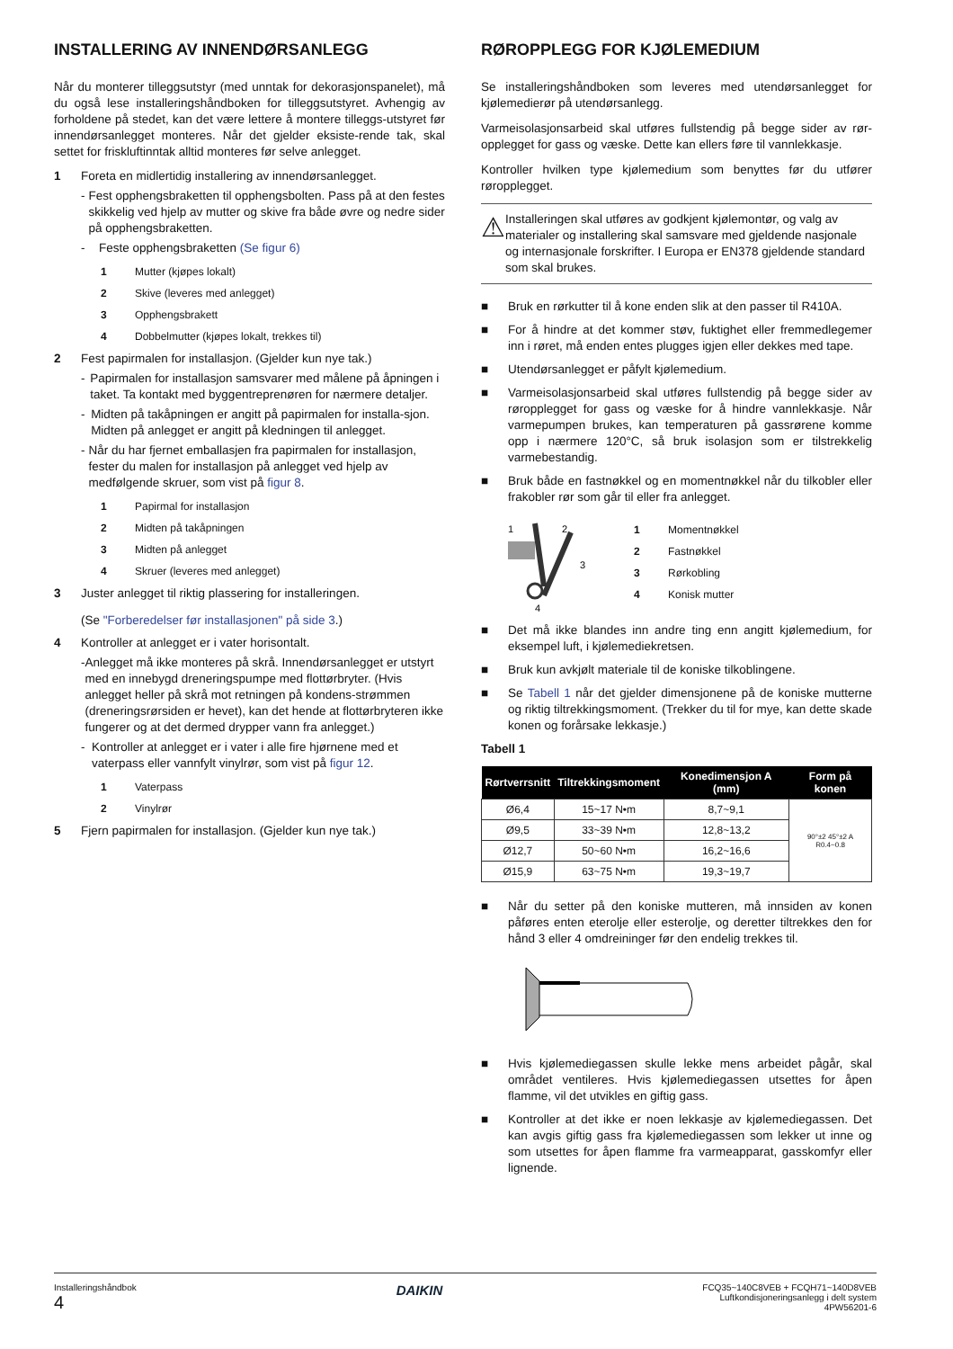INSTALLERING AV INNENDØRSANLEGG
Når du monterer tilleggsutstyr (med unntak for dekorasjonspanelet), må du også lese installeringshåndboken for tilleggsutstyret. Avhengig av forholdene på stedet, kan det være lettere å montere tilleggs-utstyret før innendørsanlegget monteres. Når det gjelder eksiste-rende tak, skal settet for friskluftinntak alltid monteres før selve anlegget.
1 Foreta en midlertidig installering av innendørsanlegget.
- Fest opphengsbraketten til opphengsbolten. Pass på at den festes skikkelig ved hjelp av mutter og skive fra både øvre og nedre sider på opphengsbraketten.
- Feste opphengsbraketten (Se figur 6)
1 Mutter (kjøpes lokalt)
2 Skive (leveres med anlegget)
3 Opphengsbrakett
4 Dobbelmutter (kjøpes lokalt, trekkes til)
2 Fest papirmalen for installasjon. (Gjelder kun nye tak.)
- Papirmalen for installasjon samsvarer med målene på åpningen i taket. Ta kontakt med byggentreprenøren for nærmere detaljer.
- Midten på takåpningen er angitt på papirmalen for installa-sjon. Midten på anlegget er angitt på kledningen til anlegget.
- Når du har fjernet emballasjen fra papirmalen for installasjon, fester du malen for installasjon på anlegget ved hjelp av medfølgende skruer, som vist på figur 8.
1 Papirmal for installasjon
2 Midten på takåpningen
3 Midten på anlegget
4 Skruer (leveres med anlegget)
3 Juster anlegget til riktig plassering for installeringen.
(Se "Forberedelser før installasjonen" på side 3.)
4 Kontroller at anlegget er i vater horisontalt.
- Anlegget må ikke monteres på skrå. Innendørsanlegget er utstyrt med en innebygd dreneringspumpe med flottørbryter. (Hvis anlegget heller på skrå mot retningen på kondens-strømmen (dreneringsrørsiden er hevet), kan det hende at flottørbryteren ikke fungerer og at det dermed drypper vann fra anlegget.)
- Kontroller at anlegget er i vater i alle fire hjørnene med et vaterpass eller vannfylt vinylrør, som vist på figur 12.
1 Vaterpass
2 Vinylrør
5 Fjern papirmalen for installasjon. (Gjelder kun nye tak.)
RØROPPLEGG FOR KJØLEMEDIUM
Se installeringshåndboken som leveres med utendørsanlegget for kjølemedierør på utendørsanlegg.
Varmeisolasjonsarbeid skal utføres fullstendig på begge sider av rør-opplegget for gass og væske. Dette kan ellers føre til vannlekkasje.
Kontroller hvilken type kjølemedium som benyttes før du utfører røropplegget.
⚠ Installeringen skal utføres av godkjent kjølemontør, og valg av materialer og installering skal samsvare med gjeldende nasjonale og internasjonale forskrifter. I Europa er EN378 gjeldende standard som skal brukes.
■ Bruk en rørkutter til å kone enden slik at den passer til R410A.
■ For å hindre at det kommer støv, fuktighet eller fremmedlegemer inn i røret, må enden entes plugges igjen eller dekkes med tape.
■ Utendørsanlegget er påfylt kjølemedium.
■ Varmeisolasjonsarbeid skal utføres fullstendig på begge sider av røropplegget for gass og væske for å hindre vannlekkasje. Når varmepumpen brukes, kan temperaturen på gassrørene komme opp i nærmere 120°C, så bruk isolasjon som er tilstrekkelig varmebestandig.
■ Bruk både en fastnøkkel og en momentnøkkel når du tilkobler eller frakobler rør som går til eller fra anlegget.
1
2
3
4
1 Momentnøkkel
2 Fastnøkkel
3 Rørkobling
4 Konisk mutter
■ Det må ikke blandes inn andre ting enn angitt kjølemedium, for eksempel luft, i kjølemediekretsen.
■ Bruk kun avkjølt materiale til de koniske tilkoblingene.
■ Se Tabell 1 når det gjelder dimensjonene på de koniske mutterne og riktig tiltrekkingsmoment. (Trekker du til for mye, kan dette skade konen og forårsake lekkasje.)
Tabell 1
| Rørtverrsnitt | Tiltrekkingsmoment | Konedimensjon A (mm) | Form på konen |
| --- | --- | --- | --- |
| Ø6,4 | 15~17 N•m | 8,7~9,1 | 90°±2 45°±2 A R0.4~0.8 |
| Ø9,5 | 33~39 N•m | 12,8~13,2 | |
| Ø12,7 | 50~60 N•m | 16,2~16,6 | |
| Ø15,9 | 63~75 N•m | 19,3~19,7 | |
■ Når du setter på den koniske mutteren, må innsiden av konen påføres enten eterolje eller esterolje, og deretter tiltrekkes den for hånd 3 eller 4 omdreininger før den endelig trekkes til.
■ Hvis kjølemediegassen skulle lekke mens arbeidet pågår, skal området ventileres. Hvis kjølemediegassen utsettes for åpen flamme, vil det utvikles en giftig gass.
■ Kontroller at det ikke er noen lekkasje av kjølemediegassen. Det kan avgis giftig gass fra kjølemediegassen som lekker ut inne og som utsettes for åpen flamme fra varmeapparat, gasskomfyr eller lignende.
Installeringshåndbok
4
DAIKIN
FCQ35~140C8VEB + FCQH71~140D8VEB
Luftkondisjoneringsanlegg i delt system
4PW56201-6